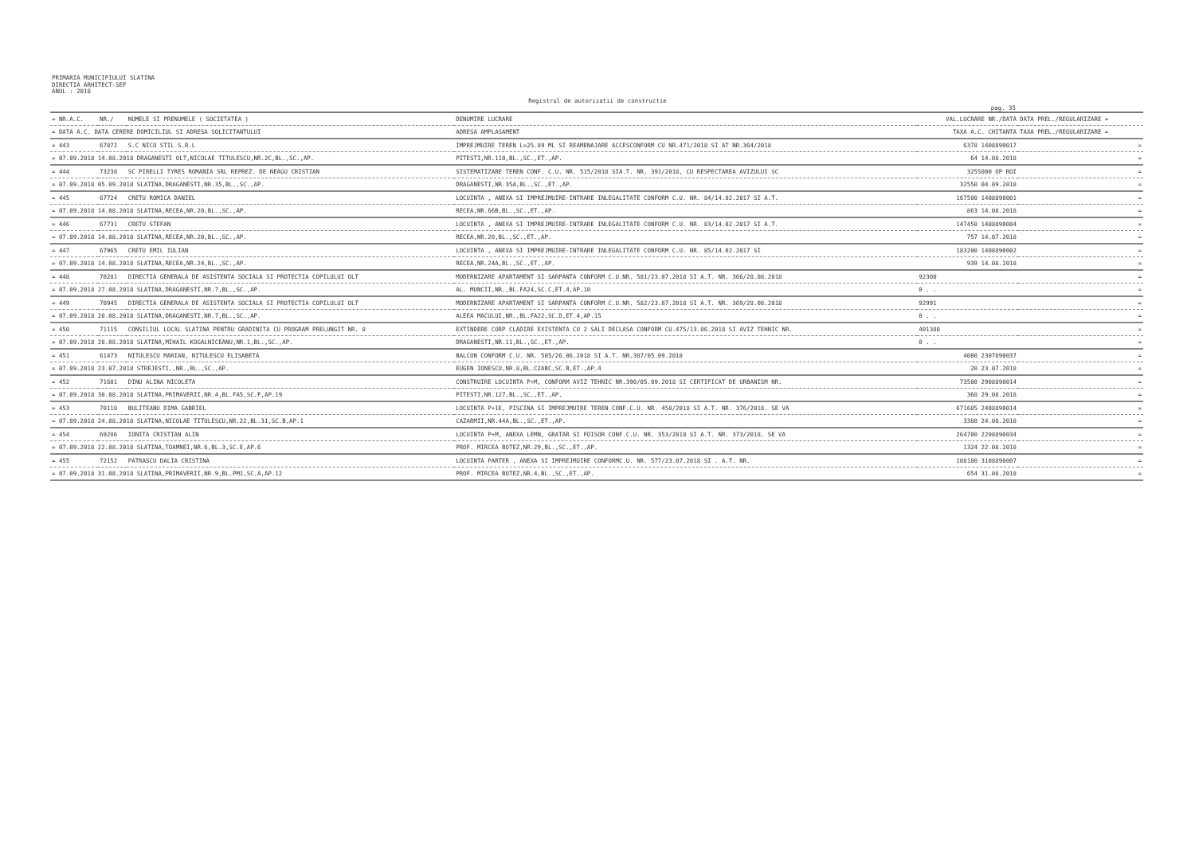PRIMARIA MUNICIPIULUI SLATINA
DIRECTIA ARHITECT-SEF
ANUL : 2018
Registrul de autorizatii de constructie
pag. 35
| = NR.A.C. | NR./ | NUMELE SI PRENUMELE ( SOCIETATEA ) | DENUMIRE LUCRARE | VAL.LUCRARE NR./DATA | DATA PREL./REGULARIZARE = |
| --- | --- | --- | --- | --- | --- |
| = DATA A.C. DATA CERERE DOMICILIUL SI ADRESA SOLICITANTULUI | | | ADRESA AMPLASAMENT | TAXA A.C. CHITANTA | TAXA PREL./REGULARIZARE = |
| = 443 | 67872 | S.C NICO STIL S.R.L | IMPREJMUIRE TEREN L=25.89 ML SI REAMENAJARE ACCESCONFORM CU NR.471/2018 SI AT NR.364/2018 | 6378 1408890017 | = |
| = 07.09.2018 14.08.2018 DRAGANESTI OLT,NICOLAE TITULESCU,NR.2C,BL.,SC.,AP. | | | PITESTI,NR.110,BL.,SC.,ET.,AP. | 64 14.08.2018 | = |
| = 444 | 73238 | SC PIRELLI TYRES ROMANIA SRL REPREZ. DE NEAGU CRISTIAN | SISTEMATIZARE TEREN CONF. C.U. NR. 515/2018 SIA.T. NR. 391/2018, CU RESPECTAREA AVIZULUI SC | 3255000 OP ROI | = |
| = 07.09.2018 05.09.2018 SLATINA,DRAGANESTI,NR.35,BL.,SC.,AP. | | | DRAGANESTI,NR.35A,BL.,SC.,ET.,AP. | 32550 04.09.2018 | = |
| = 445 | 67724 | CRETU ROMICA DANIEL | LOCUINTA , ANEXA SI IMPREJMUIRE-INTRARE INLEGALITATE CONFORM C.U. NR. 84/14.02.2017 SI A.T. | 167500 1408890001 | = |
| = 07.09.2018 14.08.2018 SLATINA,RECEA,NR.20,BL.,SC.,AP. | | | RECEA,NR.66B,BL.,SC.,ET.,AP. | 863 14.08.2018 | = |
| = 446 | 67731 | CRETU STEFAN | LOCUINTA , ANEXA SI IMPREJMUIRE-INTRARE INLEGALITATE CONFORM C.U. NR. 83/14.02.2017 SI A.T. | 147450 1408890004 | = |
| = 07.09.2018 14.08.2018 SLATINA,RECEA,NR.20,BL.,SC.,AP. | | | RECEA,NR.20,BL.,SC.,ET.,AP. | 757 14.07.2018 | = |
| = 447 | 67965 | CRETU EMIL IULIAN | LOCUINTA , ANEXA SI IMPREJMUIRE-INTRARE INLEGALITATE CONFORM C.U. NR. 85/14.02.2017 SI | 183200 1408890002 | = |
| = 07.09.2018 14.08.2018 SLATINA,RECEA,NR.24,BL.,SC.,AP. | | | RECEA,NR.24A,BL.,SC.,ET.,AP. | 939 14.08.2018 | = |
| = 448 | 70281 | DIRECTIA GENERALA DE ASISTENTA SOCIALA SI PROTECTIA COPILULUI OLT | MODERNIZARE APARTAMENT SI SARPANTA CONFORM C.U.NR. 581/23.07.2018 SI A.T. NR. 366/28.08.2018 | 92300 | = |
| = 07.09.2018 27.08.2018 SLATINA,DRAGANESTI,NR.7,BL.,SC.,AP. | | | AL. MUNCII,NR.,BL.FA24,SC.C,ET.4,AP.10 | 0 . . | = |
| = 449 | 70945 | DIRECTIA GENERALA DE ASISTENTA SOCIALA SI PROTECTIA COPILULUI OLT | MODERNIZARE APARTAMENT SI SARPANTA CONFORM C.U.NR. 582/23.07.2018 SI A.T. NR. 369/28.08.2018 | 92991 | = |
| = 07.09.2018 28.08.2018 SLATINA,DRAGANESTI,NR.7,BL.,SC.,AP. | | | ALEEA MACULUI,NR.,BL.FA22,SC.D,ET.4,AP.15 | 0 . . | = |
| = 450 | 71115 | CONSILIUL LOCAL SLATINA PENTRU GRADINITA CU PROGRAM PRELUNGIT NR. 8 | EXTINDERE CORP CLADIRE EXISTENTA CU 2 SALI DECLASA CONFORM CU.475/13.06.2018 SI AVIZ TEHNIC NR. | 401380 | = |
| = 07.09.2018 28.08.2018 SLATINA,MIHAIL KOGALNICEANU,NR.1,BL.,SC.,AP. | | | DRAGANESTI,NR.11,BL.,SC.,ET.,AP. | 0 . . | = |
| = 451 | 61473 | NITULESCU MARIAN, NITULESCU ELISABETA | BALCON CONFORM C.U. NR. 505/26.06.2018 SI A.T. NR.387/05.09.2018 | 4000 2307890037 | = |
| = 07.09.2018 23.07.2018 STREJESTI,,NR.,BL.,SC.,AP. | | | EUGEN IONESCU,NR.8,BL.C2ABC,SC.B,ET.,AP.4 | 20 23.07.2018 | = |
| = 452 | 71601 | DINU ALINA NICOLETA | CONSTRUIRE LOCUINTA P+M, CONFORM AVIZ TEHNIC NR.390/05.09.2018 SI CERTIFICAT DE URBANISM NR. | 73500 2908890014 | = |
| = 07.09.2018 30.08.2018 SLATINA,PRIMAVERII,NR.4,BL.FA5,SC.F,AP.19 | | | PITESTI,NR.127,BL.,SC.,ET.,AP. | 368 29.08.2018 | = |
| = 453 | 70118 | BULITEANU DIMA GABRIEL | LOCUINTA P+1E, PISCINA SI IMPREJMUIRE TEREN CONF.C.U. NR. 458/2018 SI A.T. NR. 376/2018. SE VA | 671685 2408890014 | = |
| = 07.09.2018 24.08.2018 SLATINA,NICOLAE TITULESCU,NR.22,BL.31,SC.B,AP.1 | | | CAZARMII,NR.44A,BL.,SC.,ET.,AP. | 3380 24.08.2018 | = |
| = 454 | 69286 | IONITA CRISTIAN ALIN | LOCUINTA P+M, ANEXA LEMN, GRATAR SI FOISOR CONF.C.U. NR. 353/2018 SI A.T. NR. 373/2018. SE VA | 264700 2208890034 | = |
| = 07.09.2018 22.08.2018 SLATINA,TOAMNEI,NR.6,BL.3,SC.E,AP.6 | | | PROF. MIRCEA BOTEZ,NR.29,BL.,SC.,ET.,AP. | 1324 22.08.2018 | = |
| = 455 | 72152 | PATRASCU DALIA CRISTINA | LOCUINTA PARTER , ANEXA SI IMPREJMUIRE CONFORMC.U. NR. 577/23.07.2018 SI . A.T. NR. | 108100 3108890007 | = |
| = 07.09.2018 31.08.2018 SLATINA,PRIMAVERII,NR.9,BL.PM1,SC.A,AP.12 | | | PROF. MIRCEA BOTEZ,NR.4,BL.,SC.,ET.,AP. | 654 31.08.2018 | = |